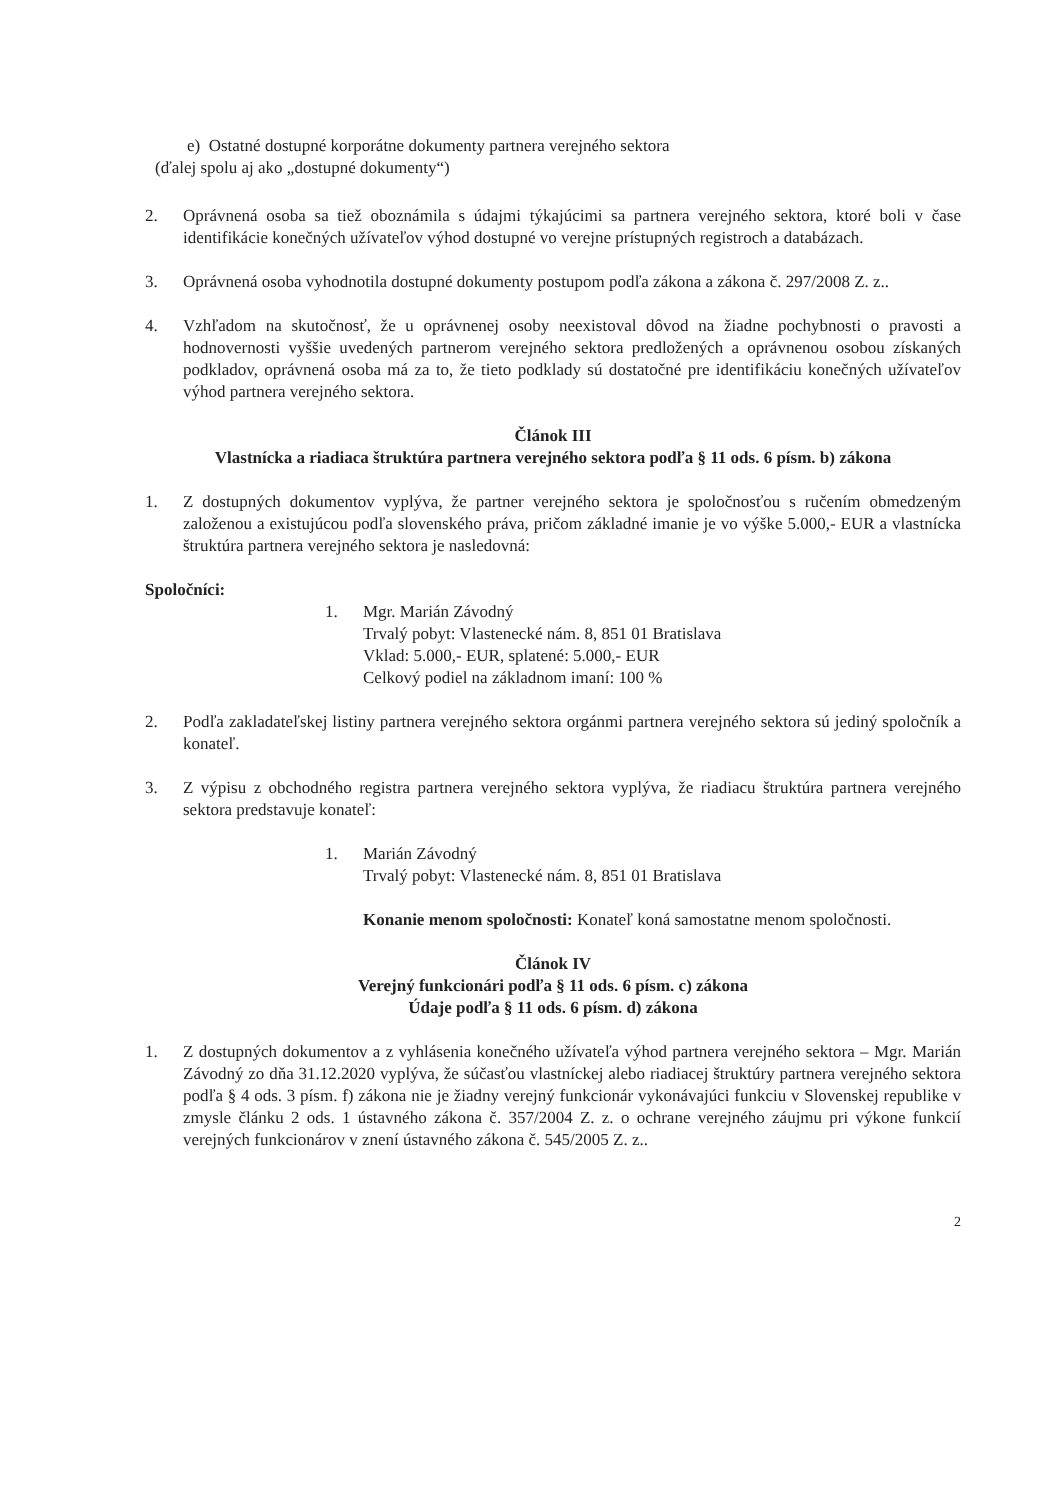e) Ostatné dostupné korporátne dokumenty partnera verejného sektora
(ďalej spolu aj ako „dostupné dokumenty“)
2. Oprávnená osoba sa tiež oboznámila s údajmi týkajúcimi sa partnera verejného sektora, ktoré boli v čase identifikácie konečných užívateľov výhod dostupné vo verejne prístupných registroch a databázach.
3. Oprávnená osoba vyhodnotila dostupné dokumenty postupom podľa zákona a zákona č. 297/2008 Z. z..
4. Vzhľadom na skutočnosť, že u oprávnenej osoby neexistoval dôvod na žiadne pochybnosti o pravosti a hodnovernosti vyššie uvedených partnerom verejného sektora predložených a oprávnenou osobou získaných podkladov, oprávnená osoba má za to, že tieto podklady sú dostatočné pre identifikáciu konečných užívateľov výhod partnera verejného sektora.
Článok III
Vlastnícka a riadiaca štruktúra partnera verejného sektora podľa § 11 ods. 6 písm. b) zákona
1. Z dostupných dokumentov vyplýva, že partner verejného sektora je spoločnosťou s ručením obmedzeným založenou a existujúcou podľa slovenského práva, pričom základné imanie je vo výške 5.000,- EUR a vlastnícka štruktúra partnera verejného sektora je nasledovná:
Spoločníci:
1. Mgr. Marián Závodný
Trvalý pobyt: Vlastenecké nám. 8, 851 01 Bratislava
Vklad: 5.000,- EUR, splatené: 5.000,- EUR
Celkový podiel na základnom imaní: 100 %
2. Podľa zakladateľskej listiny partnera verejného sektora orgánmi partnera verejného sektora sú jediný spoločník a konateľ.
3. Z výpisu z obchodného registra partnera verejného sektora vyplýva, že riadiacu štruktúra partnera verejného sektora predstavuje konateľ:
1. Marián Závodný
Trvalý pobyt: Vlastenecké nám. 8, 851 01 Bratislava
Konanie menom spoločnosti: Konateľ koná samostatne menom spoločnosti.
Článok IV
Verejný funkcionári podľa § 11 ods. 6 písm. c) zákona
Údaje podľa § 11 ods. 6 písm. d) zákona
1. Z dostupných dokumentov a z vyhlásenia konečného užívateľa výhod partnera verejného sektora – Mgr. Marián Závodný zo dňa 31.12.2020 vyplýva, že súčasťou vlastníckej alebo riadiacej štruktúry partnera verejného sektora podľa § 4 ods. 3 písm. f) zákona nie je žiadny verejný funkcionár vykonávajúci funkciu v Slovenskej republike v zmysle článku 2 ods. 1 ústavného zákona č. 357/2004 Z. z. o ochrane verejného záujmu pri výkone funkcií verejných funkcionárov v znení ústavného zákona č. 545/2005 Z. z..
2